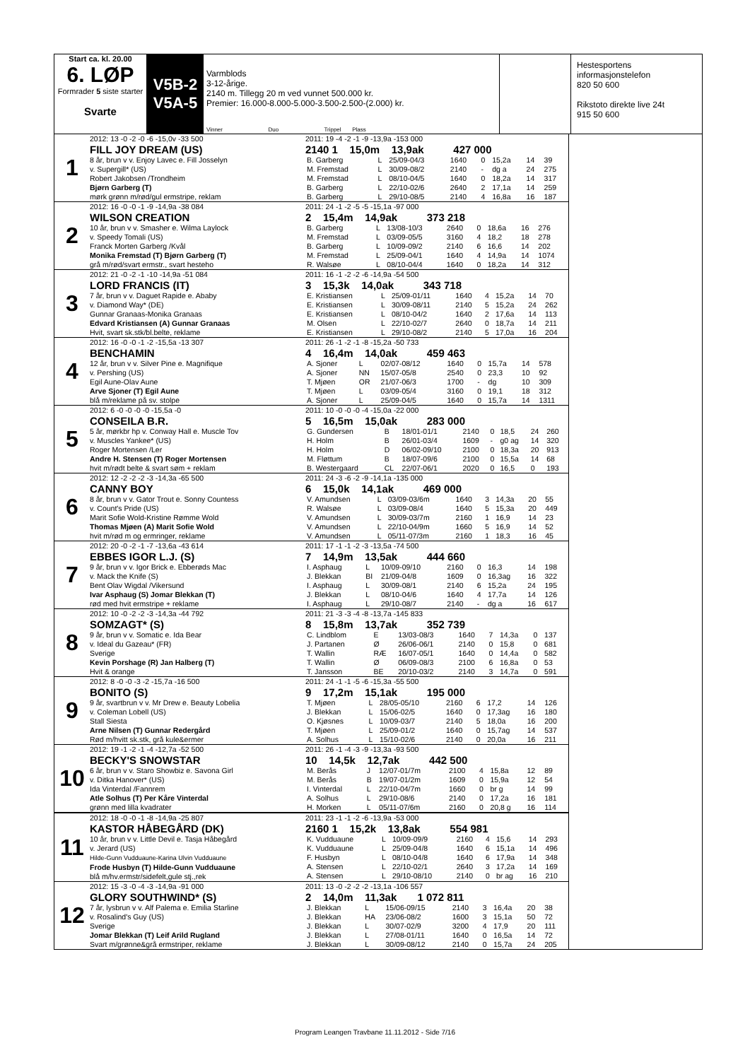Start ca. kl. 20.00
6. LØP
Formrader 5 siste starter
Svarte
V5B-2
V5A-5
Varmblods
3-12-årige.
2140 m. Tillegg 20 m ved vunnet 500.000 kr.
Premier: 16.000-8.000-5.000-3.500-2.500-(2.000) kr.
Vinner Duo Trippel Plass
Hestesportens informasjonstelefon
820 50 600
Rikstoto direkte live 24t
915 50 600
1
2012: 13 -0 -2 -0 -6 -15,0v -33 500
FILL JOY DREAM (US)
8 år, brun v v. Enjoy Lavec e. Fill Josselyn
v. Supergill* (US)
Robert Jakobsen /Trondheim
Bjørn Garberg (T)
mørk grønn m/rød/gul ermstripe, reklam
2011: 19 -4 -2 -1 -9 -13,9a -153 000
2140 1 15,0m 13,9ak 427 000
| B. Garberg | L | 25/09-04/3 | 1640 | 0 | 15,2a | 14 | 39 |
| M. Fremstad | L | 30/09-08/2 | 2140 | - | dg a | 24 | 275 |
| M. Fremstad | L | 08/10-04/5 | 1640 | 0 | 18,2a | 14 | 317 |
| B. Garberg | L | 22/10-02/6 | 2640 | 2 | 17,1a | 14 | 259 |
| B. Garberg | L | 29/10-08/5 | 2140 | 4 | 16,8a | 16 | 187 |
2
2012: 16 -0 -0 -1 -9 -14,9a -38 084
WILSON CREATION
10 år, brun v v. Smasher e. Wilma Laylock
v. Speedy Tomali (US)
Franck Morten Garberg /Kvål
Monika Fremstad (T) Bjørn Garberg (T)
grå m/rød/svart ermstr., svart hesteho
2011: 24 -1 -2 -5 -5 -15,1a -97 000
2 15,4m 14,9ak 373 218
| B. Garberg | L | 13/08-10/3 | 2640 | 0 | 18,6a | 16 | 276 |
| M. Fremstad | L | 03/09-05/5 | 3160 | 4 | 18,2 | 18 | 278 |
| B. Garberg | L | 10/09-09/2 | 2140 | 6 | 16,6 | 14 | 202 |
| M. Fremstad | L | 25/09-04/1 | 1640 | 4 | 14,9a | 14 | 1074 |
| R. Walsøe | L | 08/10-04/4 | 1640 | 0 | 18,2a | 14 | 312 |
3
2012: 21 -0 -2 -1 -10 -14,9a -51 084
LORD FRANCIS (IT)
7 år, brun v v. Daguet Rapide e. Ababy
v. Diamond Way* (DE)
Gunnar Granaas-Monika Granaas
Edvard Kristiansen (A) Gunnar Granaas
Hvit, svart sk.stk/bl.belte, reklame
2011: 16 -1 -2 -2 -6 -14,9a -54 500
3 15,3k 14,0ak 343 718
| E. Kristiansen | L | 25/09-01/11 | 1640 | 4 | 15,2a | 14 | 70 |
| E. Kristiansen | L | 30/09-08/11 | 2140 | 5 | 15,2a | 24 | 262 |
| E. Kristiansen | L | 08/10-04/2 | 1640 | 2 | 17,6a | 14 | 113 |
| M. Olsen | L | 22/10-02/7 | 2640 | 0 | 18,7a | 14 | 211 |
| E. Kristiansen | L | 29/10-08/2 | 2140 | 5 | 17,0a | 16 | 204 |
4
2012: 16 -0 -0 -1 -2 -15,5a -13 307
BENCHAMIN
12 år, brun v v. Silver Pine e. Magnifique
v. Pershing (US)
Egil Aune-Olav Aune
Arve Sjoner (T) Egil Aune
blå m/reklame på sv. stolpe
2011: 26 -1 -2 -1 -8 -15,2a -50 733
4 16,4m 14,0ak 459 463
| A. Sjoner | L | 02/07-08/12 | 1640 | 0 | 15,7a | 14 | 578 |
| A. Sjoner | NN | 15/07-05/8 | 2540 | 0 | 23,3 | 10 | 92 |
| T. Mjøen | OR | 21/07-06/3 | 1700 | - | dg | 10 | 309 |
| T. Mjøen | L | 03/09-05/4 | 3160 | 0 | 19,1 | 18 | 312 |
| A. Sjoner | L | 25/09-04/5 | 1640 | 0 | 15,7a | 14 | 1311 |
5
2012: 6 -0 -0 -0 -0 -15,5a -0
CONSEILA B.R.
5 år, mørkbr hp v. Conway Hall e. Muscle Tov
v. Muscles Yankee* (US)
Roger Mortensen /Ler
Andre H. Stensen (T) Roger Mortensen
hvit m/rødt belte & svart søm + reklam
2011: 10 -0 -0 -0 -4 -15,0a -22 000
5 16,5m 15,0ak 283 000
| G. Gundersen | B | 18/01-01/1 | 2140 | 0 | 18,5 | 24 | 260 |
| H. Holm | B | 26/01-03/4 | 1609 | - | g0 ag | 14 | 320 |
| H. Holm | D | 06/02-09/10 | 2100 | 0 | 18,3a | 20 | 913 |
| M. Fløttum | B | 18/07-09/6 | 2100 | 0 | 15,5a | 14 | 68 |
| B. Westergaard | CL | 22/07-06/1 | 2020 | 0 | 16,5 | 0 | 193 |
6
2012: 12 -2 -2 -2 -3 -14,3a -65 500
CANNY BOY
8 år, brun v v. Gator Trout e. Sonny Countess
v. Count's Pride (US)
Marit Sofie Wold-Kristine Rømme Wold
Thomas Mjøen (A) Marit Sofie Wold
hvit m/rød m og ermringer, reklame
2011: 24 -3 -6 -2 -9 -14,1a -135 000
6 15,0k 14,1ak 469 000
| V. Amundsen | L | 03/09-03/6m | 1640 | 3 | 14,3a | 20 | 55 |
| R. Walsøe | L | 03/09-08/4 | 1640 | 5 | 15,3a | 20 | 449 |
| V. Amundsen | L | 30/09-03/7m | 2160 | 1 | 16,9 | 14 | 23 |
| V. Amundsen | L | 22/10-04/9m | 1660 | 5 | 16,9 | 14 | 52 |
| V. Amundsen | L | 05/11-07/3m | 2160 | 1 | 18,3 | 16 | 45 |
7
2012: 20 -0 -2 -1 -7 -13,6a -43 614
EBBES IGOR L.J. (S)
9 år, brun v v. Igor Brick e. Ebberøds Mac
v. Mack the Knife (S)
Bent Olav Wigdal /Vikersund
Ivar Asphaug (S) Jomar Blekkan (T)
rød med hvit ermstripe + reklame
2011: 17 -1 -1 -2 -3 -13,5a -74 500
7 14,9m 13,5ak 444 660
| I. Asphaug | L | 10/09-09/10 | 2160 | 0 | 16,3 | 14 | 198 |
| J. Blekkan | BI | 21/09-04/8 | 1609 | 0 | 16,3ag | 16 | 322 |
| I. Asphaug | L | 30/09-08/1 | 2140 | 6 | 15,2a | 24 | 195 |
| J. Blekkan | L | 08/10-04/6 | 1640 | 4 | 17,7a | 14 | 126 |
| I. Asphaug | L | 29/10-08/7 | 2140 | - | dg a | 16 | 617 |
8
2012: 10 -0 -2 -2 -3 -14,3a -44 792
SOMZAGT* (S)
9 år, brun v v. Somatic e. Ida Bear
v. Ideal du Gazeau* (FR)
Sverige
Kevin Porshage (R) Jan Halberg (T)
Hvit & orange
2011: 21 -3 -3 -4 -8 -13,7a -145 833
8 15,8m 13,7ak 352 739
| C. Lindblom | E | 13/03-08/3 | 1640 | 7 | 14,3a | 0 | 137 |
| J. Partanen | Ø | 26/06-06/1 | 2140 | 0 | 15,8 | 0 | 681 |
| T. Wallin | RÆ | 16/07-05/1 | 1640 | 0 | 14,4a | 0 | 582 |
| T. Wallin | Ø | 06/09-08/3 | 2100 | 6 | 16,8a | 0 | 53 |
| T. Jansson | BE | 20/10-03/2 | 2140 | 3 | 14,7a | 0 | 591 |
9
2012: 8 -0 -0 -3 -2 -15,7a -16 500
BONITO (S)
9 år, svartbrun v v. Mr Drew e. Beauty Lobelia
v. Coleman Lobell (US)
Stall Siesta
Arne Nilsen (T) Gunnar Redergård
Rød m/hvitt sk.stk, grå kule&ermer
2011: 24 -1 -1 -5 -6 -15,3a -55 500
9 17,2m 15,1ak 195 000
| T. Mjøen | L | 28/05-05/10 | 2160 | 6 | 17,2 | 14 | 126 |
| J. Blekkan | L | 15/06-02/5 | 1640 | 0 | 17,3ag | 16 | 180 |
| O. Kjøsnes | L | 10/09-03/7 | 2140 | 5 | 18,0a | 16 | 200 |
| T. Mjøen | L | 25/09-01/2 | 1640 | 0 | 15,7ag | 14 | 537 |
| A. Solhus | L | 15/10-02/6 | 2140 | 0 | 20,0a | 16 | 211 |
10
2012: 19 -1 -2 -1 -4 -12,7a -52 500
BECKY'S SNOWSTAR
6 år, brun v v. Staro Showbiz e. Savona Girl
v. Ditka Hanover* (US)
Ida Vinterdal /Fannrem
Atle Solhus (T) Per Kåre Vinterdal
grønn med lilla kvadrater
2011: 26 -1 -4 -3 -9 -13,3a -93 500
10 14,5k 12,7ak 442 500
| M. Berås | J | 12/07-01/7m | 2100 | 4 | 15,8a | 12 | 89 |
| M. Berås | B | 19/07-01/2m | 1609 | 0 | 15,9a | 12 | 54 |
| I. Vinterdal | L | 22/10-04/7m | 1660 | 0 | br g | 14 | 99 |
| A. Solhus | L | 29/10-08/6 | 2140 | 0 | 17,2a | 16 | 181 |
| H. Morken | L | 05/11-07/6m | 2160 | 0 | 20,8 g | 16 | 114 |
11
2012: 18 -0 -0 -1 -8 -14,9a -25 807
KASTOR HÅBEGÅRD (DK)
10 år, brun v v. Little Devil e. Tasja Håbegård
v. Jerard (US)
Hilde-Gunn Vudduaune-Karina Ulvin Vudduaune
Frode Husbyn (T) Hilde-Gunn Vudduaune
blå m/hv.ermstr/sidefelt,gule stj.,rek
2011: 23 -1 -1 -2 -6 -13,9a -53 000
2160 1 15,2k 13,8ak 554 981
| K. Vudduaune | L | 10/09-09/9 | 2160 | 4 | 15,6 | 14 | 293 |
| K. Vudduaune | L | 25/09-04/8 | 1640 | 6 | 15,1a | 14 | 496 |
| F. Husbyn | L | 08/10-04/8 | 1640 | 6 | 17,9a | 14 | 348 |
| A. Stensen | L | 22/10-02/1 | 2640 | 3 | 17,2a | 14 | 169 |
| A. Stensen | L | 29/10-08/10 | 2140 | 0 | br ag | 16 | 210 |
12
2012: 15 -3 -0 -4 -3 -14,9a -91 000
GLORY SOUTHWIND* (S)
7 år, lysbrun v v. Alf Palema e. Emilia Starline
v. Rosalind's Guy (US)
Sverige
Jomar Blekkan (T) Leif Arild Rugland
Svart m/grønne&grå ermstriper, reklame
2011: 13 -0 -2 -2 -2 -13,1a -106 557
2 14,0m 11,3ak 1 072 811
| J. Blekkan | L | 15/06-09/15 | 2140 | 3 | 16,4a | 20 | 38 |
| J. Blekkan | HA | 23/06-08/2 | 1600 | 3 | 15,1a | 50 | 72 |
| J. Blekkan | L | 30/07-02/9 | 3200 | 4 | 17,9 | 20 | 111 |
| J. Blekkan | L | 27/08-01/11 | 1640 | 0 | 16,5a | 14 | 72 |
| J. Blekkan | L | 30/09-08/12 | 2140 | 0 | 15,7a | 24 | 205 |
Program Leangen Travbane 11.11.2012 - Side 7/16